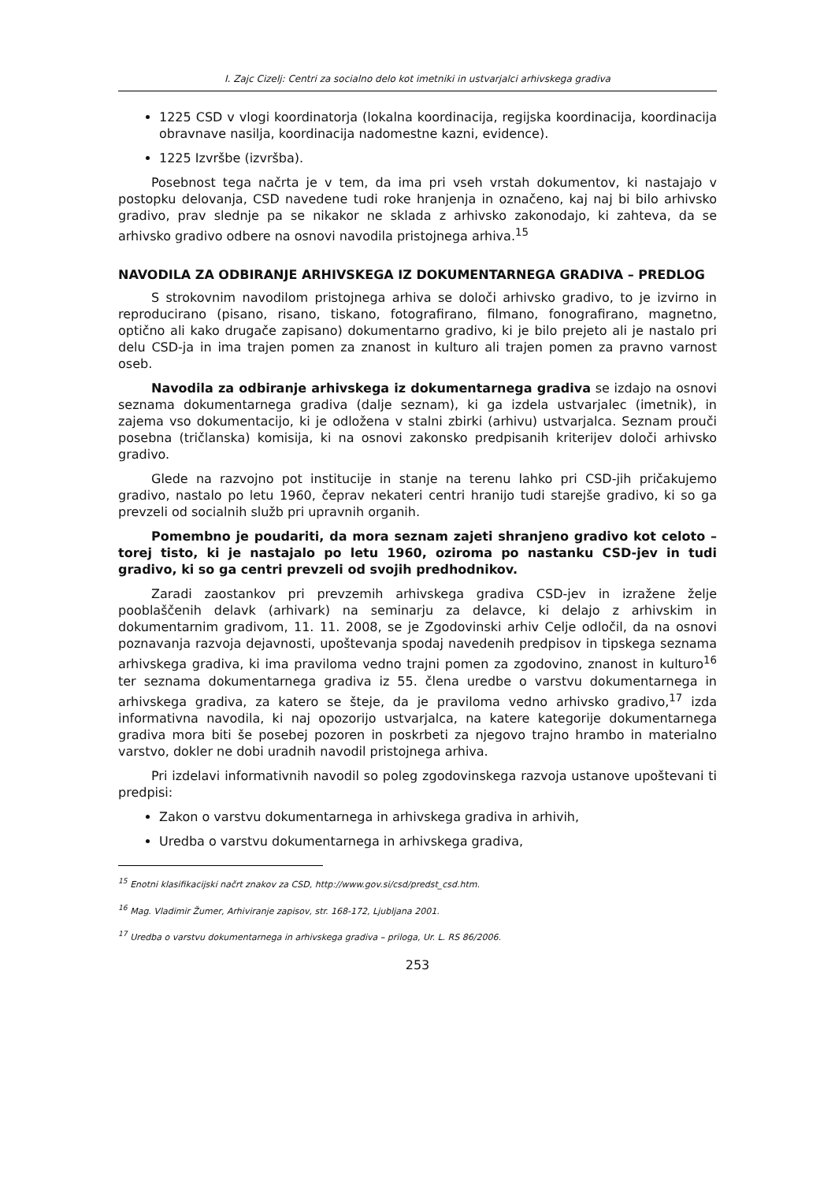I. Zajc Cizelj: Centri za socialno delo kot imetniki in ustvarjalci arhivskega gradiva
1225 CSD v vlogi koordinatorja (lokalna koordinacija, regijska koordinacija, koordinacija obravnave nasilja, koordinacija nadomestne kazni, evidence).
1225 Izvršbe (izvršba).
Posebnost tega načrta je v tem, da ima pri vseh vrstah dokumentov, ki nastajajo v postopku delovanja, CSD navedene tudi roke hranjenja in označeno, kaj naj bi bilo arhivsko gradivo, prav slednje pa se nikakor ne sklada z arhivsko zakonodajo, ki zahteva, da se arhivsko gradivo odbere na osnovi navodila pristojnega arhiva.<sup>15</sup>
NAVODILA ZA ODBIRANJE ARHIVSKEGA IZ DOKUMENTARNEGA GRADIVA – PREDLOG
S strokovnim navodilom pristojnega arhiva se določi arhivsko gradivo, to je izvirno in reproducirano (pisano, risano, tiskano, fotografirano, filmano, fonografirano, magnetno, optično ali kako drugače zapisano) dokumentarno gradivo, ki je bilo prejeto ali je nastalo pri delu CSD-ja in ima trajen pomen za znanost in kulturo ali trajen pomen za pravno varnost oseb.
Navodila za odbiranje arhivskega iz dokumentarnega gradiva se izdajo na osnovi seznama dokumentarnega gradiva (dalje seznam), ki ga izdela ustvarjalec (imetnik), in zajema vso dokumentacijo, ki je odložena v stalni zbirki (arhivu) ustvarjalca. Seznam prouči posebna (tričlanska) komisija, ki na osnovi zakonsko predpisanih kriterijev določi arhivsko gradivo.
Glede na razvojno pot institucije in stanje na terenu lahko pri CSD-jih pričakujemo gradivo, nastalo po letu 1960, čeprav nekateri centri hranijo tudi starejše gradivo, ki so ga prevzeli od socialnih služb pri upravnih organih.
Pomembno je poudariti, da mora seznam zajeti shranjeno gradivo kot celoto – torej tisto, ki je nastajalo po letu 1960, oziroma po nastanku CSD-jev in tudi gradivo, ki so ga centri prevzeli od svojih predhodnikov.
Zaradi zaostankov pri prevzemih arhivskega gradiva CSD-jev in izražene želje pooblaščenih delavk (arhivark) na seminarju za delavce, ki delajo z arhivskim in dokumentarnim gradivom, 11. 11. 2008, se je Zgodovinski arhiv Celje odločil, da na osnovi poznavanja razvoja dejavnosti, upoštevanja spodaj navedenih predpisov in tipskega seznama arhivskega gradiva, ki ima praviloma vedno trajni pomen za zgodovino, znanost in kulturo<sup>16</sup> ter seznama dokumentarnega gradiva iz 55. člena uredbe o varstvu dokumentarnega in arhivskega gradiva, za katero se šteje, da je praviloma vedno arhivsko gradivo,<sup>17</sup> izda informativna navodila, ki naj opozorijo ustvarjalca, na katere kategorije dokumentarnega gradiva mora biti še posebej pozoren in poskrbeti za njegovo trajno hrambo in materialno varstvo, dokler ne dobi uradnih navodil pristojnega arhiva.
Pri izdelavi informativnih navodil so poleg zgodovinskega razvoja ustanove upoštevani ti predpisi:
Zakon o varstvu dokumentarnega in arhivskega gradiva in arhivih,
Uredba o varstvu dokumentarnega in arhivskega gradiva,
<sup>15</sup> Enotni klasifikacijski načrt znakov za CSD, http://www.gov.si/csd/predst_csd.htm.
<sup>16</sup> Mag. Vladimir Žumer, Arhiviranje zapisov, str. 168-172, Ljubljana 2001.
<sup>17</sup> Uredba o varstvu dokumentarnega in arhivskega gradiva – priloga, Ur. L. RS 86/2006.
253